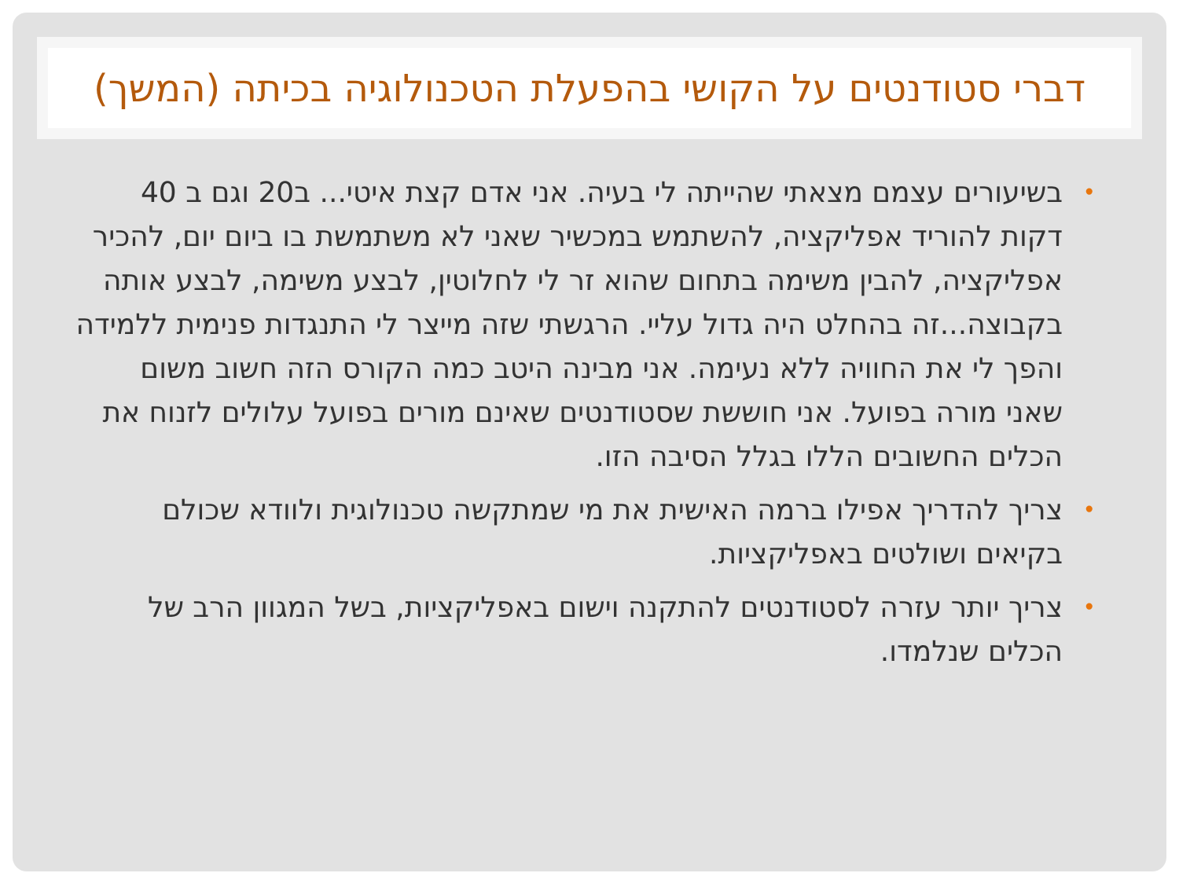דברי סטודנטים על הקושי בהפעלת הטכנולוגיה בכיתה (המשך)
• בשיעורים עצמם מצאתי שהייתה לי בעיה. אני אדם קצת איטי... ב20 וגם ב 40 דקות להוריד אפליקציה, להשתמש במכשיר שאני לא משתמשת בו ביום יום, להכיר אפליקציה, להבין משימה בתחום שהוא זר לי לחלוטין, לבצע משימה, לבצע אותה בקבוצה...זה בהחלט היה גדול עליי. הרגשתי שזה מייצר לי התנגדות פנימית ללמידה והפך לי את החוויה ללא נעימה. אני מבינה היטב כמה הקורס הזה חשוב משום שאני מורה בפועל. אני חוששת שסטודנטים שאינם מורים בפועל עלולים לזנוח את הכלים החשובים הללו בגלל הסיבה הזו.
• צריך להדריך אפילו ברמה האישית את מי שמתקשה טכנולוגית ולוודא שכולם בקיאים ושולטים באפליקציות.
• צריך יותר עזרה לסטודנטים להתקנה וישום באפליקציות, בשל המגוון הרב של הכלים שנלמדו.